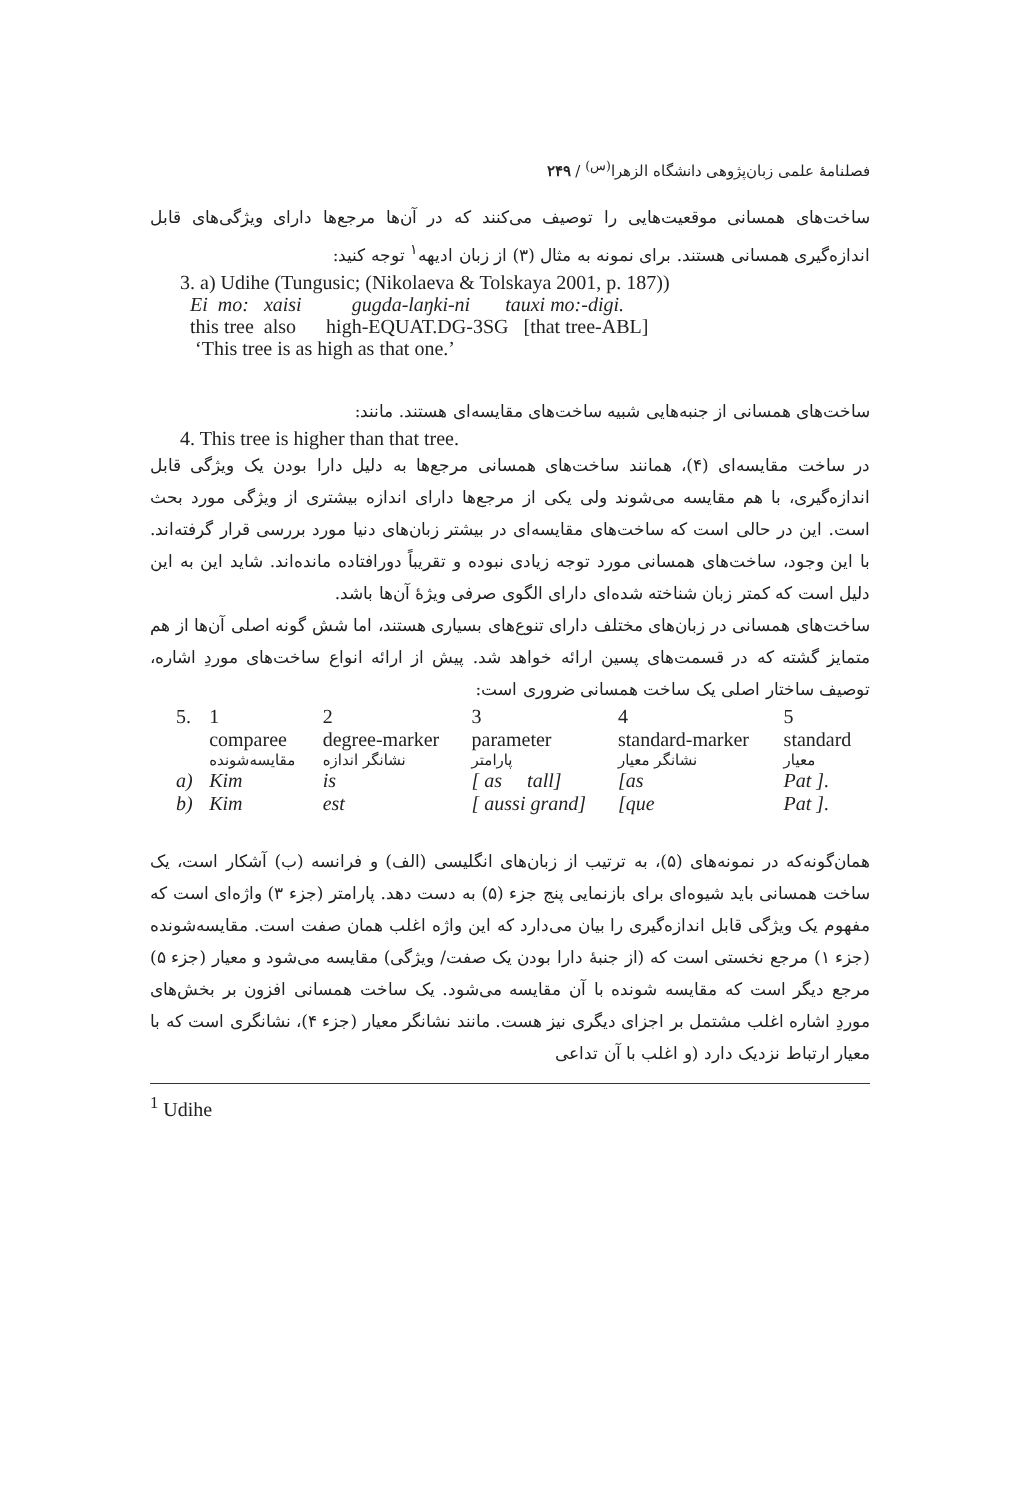فصلنامهٔ علمی زبان‌پژوهی دانشگاه الزهرا<sup>(س)</sup> / ۲۴۹
ساخت‌های همسانی موقعیت‌هایی را توصیف می‌کنند که در آن‌ها مرجع‌ها دارای ویژگی‌های قابل اندازه‌گیری همسانی هستند. برای نمونه به مثال (۳) از زبان ادیهه<sup>۱</sup> توجه کنید:
3. a) Udihe (Tungusic; (Nikolaeva & Tolskaya 2001, p. 187))
Ei mo: xaisi gugda-laŋki-ni tauxi mo:-digi.
this tree also high-EQUAT.DG-3SG [that tree-ABL]
‘This tree is as high as that one.’
ساخت‌های همسانی از جنبه‌هایی شبیه ساخت‌های مقایسه‌ای هستند. مانند:
4. This tree is higher than that tree.
در ساخت مقایسه‌ای (۴)، همانند ساخت‌های همسانی مرجع‌ها به دلیل دارا بودن یک ویژگی قابل اندازه‌گیری، با هم مقایسه می‌شوند ولی یکی از مرجع‌ها دارای اندازه بیشتری از ویژگی مورد بحث است. این در حالی است که ساخت‌های مقایسه‌ای در بیشتر زبان‌های دنیا مورد بررسی قرار گرفته‌اند. با این وجود، ساخت‌های همسانی مورد توجه زیادی نبوده و تقریباً دورافتاده مانده‌اند. شاید این به این دلیل است که کمتر زبان شناخته شده‌ای دارای الگوی صرفی ویژهٔ آن‌ها باشد.
ساخت‌های همسانی در زبان‌های مختلف دارای تنوع‌های بسیاری هستند، اما شش گونه اصلی آن‌ها از هم متمایز گشته که در قسمت‌های پسین ارائه خواهد شد. پیش از ارائه انواع ساخت‌های موردِ اشاره، توصیف ساختار اصلی یک ساخت همسانی ضروری است:
| 5. | 1 | 2 | 3 | 4 | 5 |
| | comparee | degree-marker | parameter | standard-marker | standard |
| | مقایسه‌شونده | نشانگر اندازه | پارامتر | نشانگر معیار | معیار |
| a) | Kim | is | [ as tall] | [as | Pat ]. |
| b) | Kim | est | [ aussi grand] | [que | Pat ]. |
همان‌گونه‌که در نمونه‌های (۵)، به ترتیب از زبان‌های انگلیسی (الف) و فرانسه (ب) آشکار است، یک ساخت همسانی باید شیوه‌ای برای بازنمایی پنج جزء (۵) به دست دهد. پارامتر (جزء ۳) واژه‌ای است که مفهوم یک ویژگی قابل اندازه‌گیری را بیان می‌دارد که این واژه اغلب همان صفت است. مقایسه‌شونده (جزء ۱) مرجع نخستی است که (از جنبهٔ دارا بودن یک صفت/ ویژگی) مقایسه می‌شود و معیار (جزء ۵) مرجع دیگر است که مقایسه شونده با آن مقایسه می‌شود. یک ساخت همسانی افزون بر بخش‌های موردِ اشاره اغلب مشتمل بر اجزای دیگری نیز هست. مانند نشانگر معیار (جزء ۴)، نشانگری است که با معیار ارتباط نزدیک دارد (و اغلب با آن تداعی
<sup>1</sup> Udihe